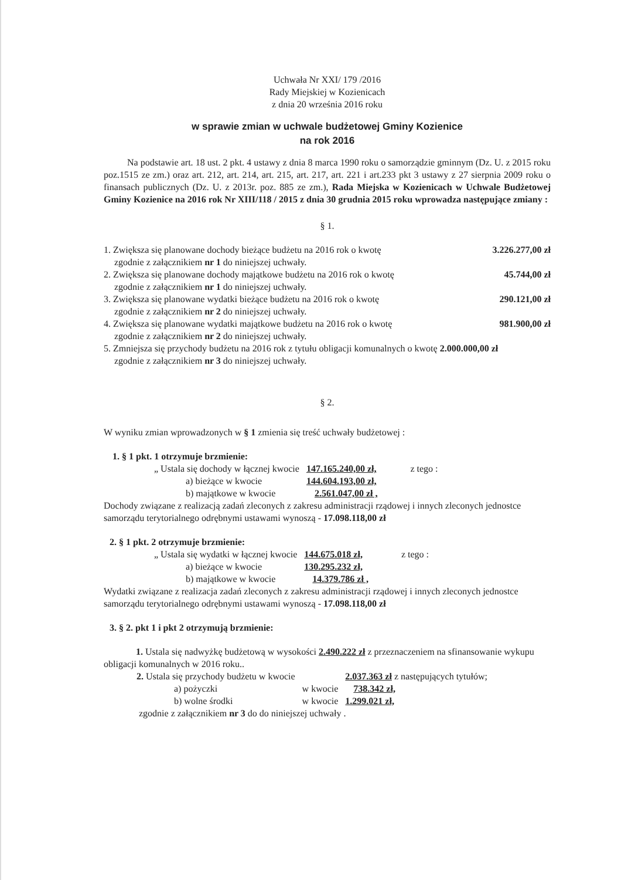Uchwała Nr XXI/ 179 /2016
Rady Miejskiej w Kozienicach
z dnia 20 września 2016 roku
w sprawie zmian w uchwale budżetowej Gminy Kozienice
na rok 2016
Na podstawie art. 18 ust. 2 pkt. 4 ustawy z dnia 8 marca 1990 roku o samorządzie gminnym (Dz. U. z 2015 roku poz.1515 ze zm.) oraz art. 212, art. 214, art. 215, art. 217, art. 221 i art.233 pkt 3 ustawy z 27 sierpnia 2009 roku o finansach publicznych (Dz. U. z 2013r. poz. 885 ze zm.), Rada Miejska w Kozienicach w Uchwale Budżetowej Gminy Kozienice na 2016 rok Nr XIII/118 / 2015 z dnia 30 grudnia 2015 roku wprowadza następujące zmiany :
§ 1.
1. Zwiększa się planowane dochody bieżące budżetu na 2016 rok o kwotę 3.226.277,00 zł
zgodnie z załącznikiem nr 1 do niniejszej uchwały.
2. Zwiększa się planowane dochody majątkowe budżetu na 2016 rok o kwotę 45.744,00 zł
zgodnie z załącznikiem nr 1 do niniejszej uchwały.
3. Zwiększa się planowane wydatki bieżące budżetu na 2016 rok o kwotę 290.121,00 zł
zgodnie z załącznikiem nr 2 do niniejszej uchwały.
4. Zwiększa się planowane wydatki majątkowe budżetu na 2016 rok o kwotę 981.900,00 zł
zgodnie z załącznikiem nr 2 do niniejszej uchwały.
5. Zmniejsza się przychody budżetu na 2016 rok z tytułu obligacji komunalnych o kwotę 2.000.000,00 zł
zgodnie z załącznikiem nr 3 do niniejszej uchwały.
§ 2.
W wyniku zmian wprowadzonych w § 1 zmienia się treść uchwały budżetowej :
1. § 1 pkt. 1 otrzymuje brzmienie:
| „ Ustala się dochody w łącznej kwocie | 147.165.240,00 zł, | z tego : |
| a) bieżące w kwocie | 144.604.193,00 zł, | |
| b) majątkowe w kwocie | 2.561.047,00 zł , | |
Dochody związane z realizacją zadań zleconych z zakresu administracji rządowej i innych zleconych jednostce samorządu terytorialnego odrębnymi ustawami wynoszą - 17.098.118,00 zł
2. § 1 pkt. 2 otrzymuje brzmienie:
| „ Ustala się wydatki w łącznej kwocie | 144.675.018 zł, | z tego : |
| a) bieżące w kwocie | 130.295.232 zł, | |
| b) majątkowe w kwocie | 14.379.786 zł , | |
Wydatki związane z realizacja zadań zleconych z zakresu administracji rządowej i innych zleconych jednostce samorządu terytorialnego odrębnymi ustawami wynoszą - 17.098.118,00 zł
3. § 2. pkt 1 i pkt 2 otrzymują brzmienie:
1. Ustala się nadwyżkę budżetową w wysokości 2.490.222 zł z przeznaczeniem na sfinansowanie wykupu obligacji komunalnych w 2016 roku..
| 2. Ustala się przychody budżetu w kwocie | | 2.037.363 zł z następujących tytułów; |
| a) pożyczki | w kwocie | 738.342 zł, |
| b) wolne środki | w kwocie | 1.299.021 zł, |
zgodnie z załącznikiem nr 3 do do niniejszej uchwały .